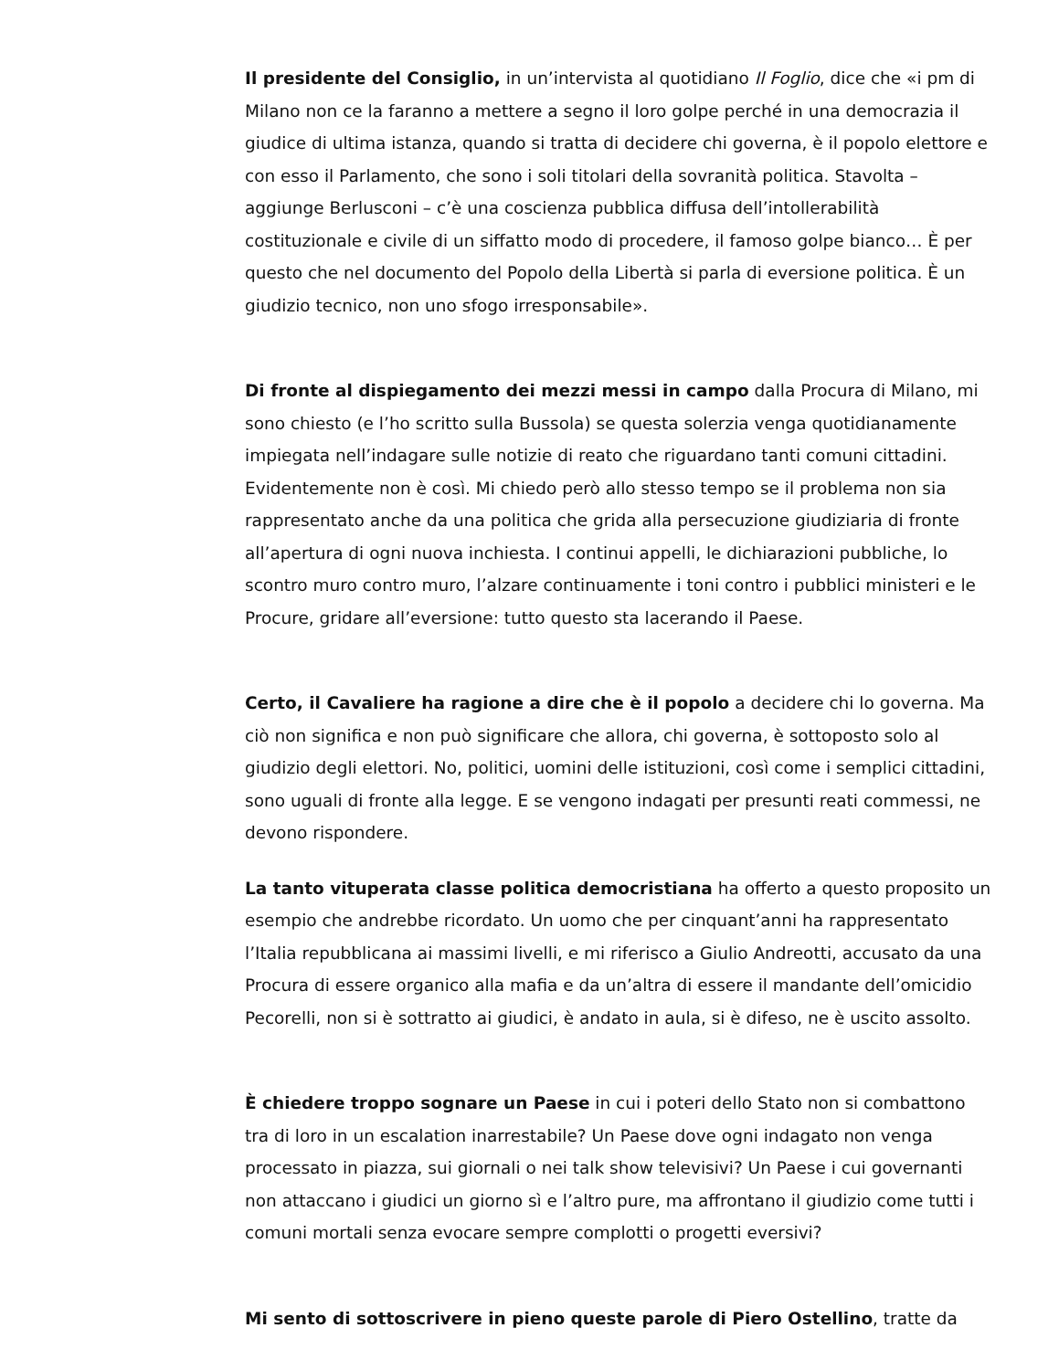Il presidente del Consiglio, in un’intervista al quotidiano Il Foglio, dice che «i pm di Milano non ce la faranno a mettere a segno il loro golpe perché in una democrazia il giudice di ultima istanza, quando si tratta di decidere chi governa, è il popolo elettore e con esso il Parlamento, che sono i soli titolari della sovranità politica. Stavolta – aggiunge Berlusconi – c’è una coscienza pubblica diffusa dell’intollerabilità costituzionale e civile di un siffatto modo di procedere, il famoso golpe bianco… È per questo che nel documento del Popolo della Libertà si parla di eversione politica. È un giudizio tecnico, non uno sfogo irresponsabile».
Di fronte al dispiegamento dei mezzi messi in campo dalla Procura di Milano, mi sono chiesto (e l’ho scritto sulla Bussola) se questa solerzia venga quotidianamente impiegata nell’indagare sulle notizie di reato che riguardano tanti comuni cittadini. Evidentemente non è così. Mi chiedo però allo stesso tempo se il problema non sia rappresentato anche da una politica che grida alla persecuzione giudiziaria di fronte all’apertura di ogni nuova inchiesta. I continui appelli, le dichiarazioni pubbliche, lo scontro muro contro muro, l’alzare continuamente i toni contro i pubblici ministeri e le Procure, gridare all’eversione: tutto questo sta lacerando il Paese.
Certo, il Cavaliere ha ragione a dire che è il popolo a decidere chi lo governa. Ma ciò non significa e non può significare che allora, chi governa, è sottoposto solo al giudizio degli elettori. No, politici, uomini delle istituzioni, così come i semplici cittadini, sono uguali di fronte alla legge. E se vengono indagati per presunti reati commessi, ne devono rispondere.
La tanto vituperata classe politica democristiana ha offerto a questo proposito un esempio che andrebbe ricordato. Un uomo che per cinquant’anni ha rappresentato l’Italia repubblicana ai massimi livelli, e mi riferisco a Giulio Andreotti, accusato da una Procura di essere organico alla mafia e da un’altra di essere il mandante dell’omicidio Pecorelli, non si è sottratto ai giudici, è andato in aula, si è difeso, ne è uscito assolto.
È chiedere troppo sognare un Paese in cui i poteri dello Stato non si combattono tra di loro in un escalation inarrestabile? Un Paese dove ogni indagato non venga processato in piazza, sui giornali o nei talk show televisivi? Un Paese i cui governanti non attaccano i giudici un giorno sì e l’altro pure, ma affrontano il giudizio come tutti i comuni mortali senza evocare sempre complotti o progetti eversivi?
Mi sento di sottoscrivere in pieno queste parole di Piero Ostellino, tratte da